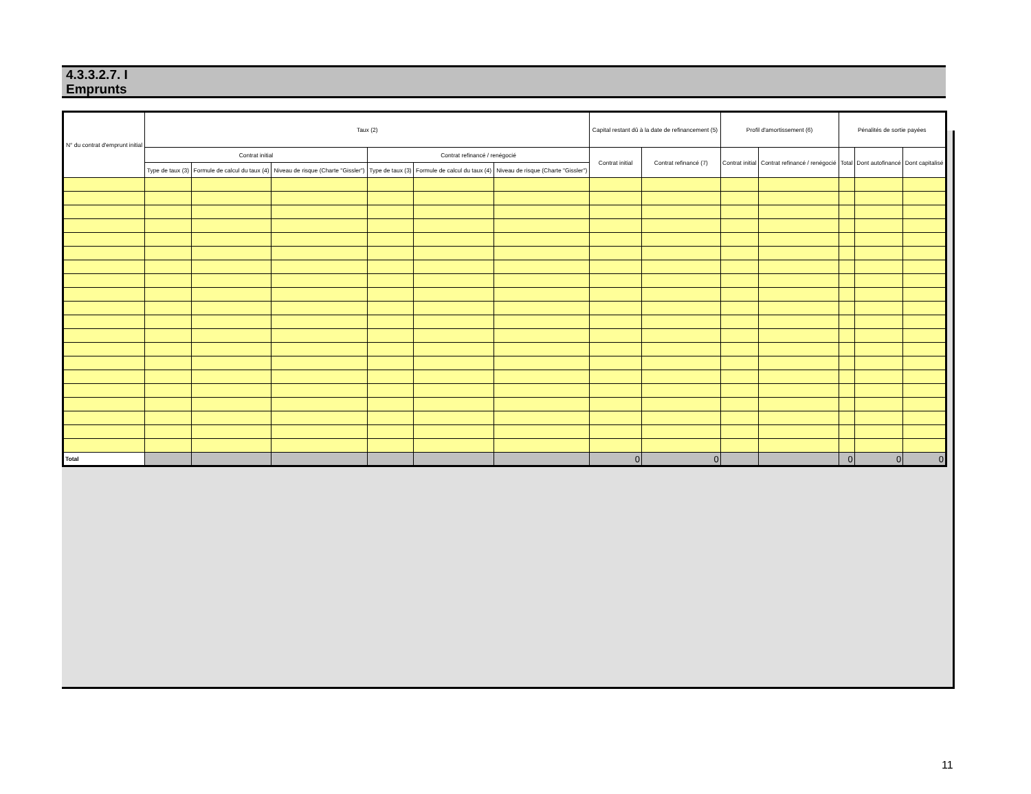4.3.3.2.7. I
Emprunts
| N° du contrat d'emprunt initial | Taux (2) | | | | | | Capital restant dû à la date de refinancement (5) | | Profil d'amortissement (6) | | Pénalités de sortie payées | | |
| --- | --- | --- | --- | --- | --- | --- | --- | --- | --- | --- | --- | --- | --- |
| | Contrat initial | | | Contrat refinancé / renégocié | | | Contrat initial | Contrat refinancé (7) | Contrat initial | Contrat refinancé / renégocié | Total | Dont autofinancé | Dont capitalisé |
| | Type de taux (3) | Formule de calcul du taux (4) | Niveau de risque (Charte "Gissler") | Type de taux (3) | Formule de calcul du taux (4) | Niveau de risque (Charte "Gissler") | | | | | | | |
| Total | | | | | | | 0 | 0 | | | 0 | 0 | 0 |
11